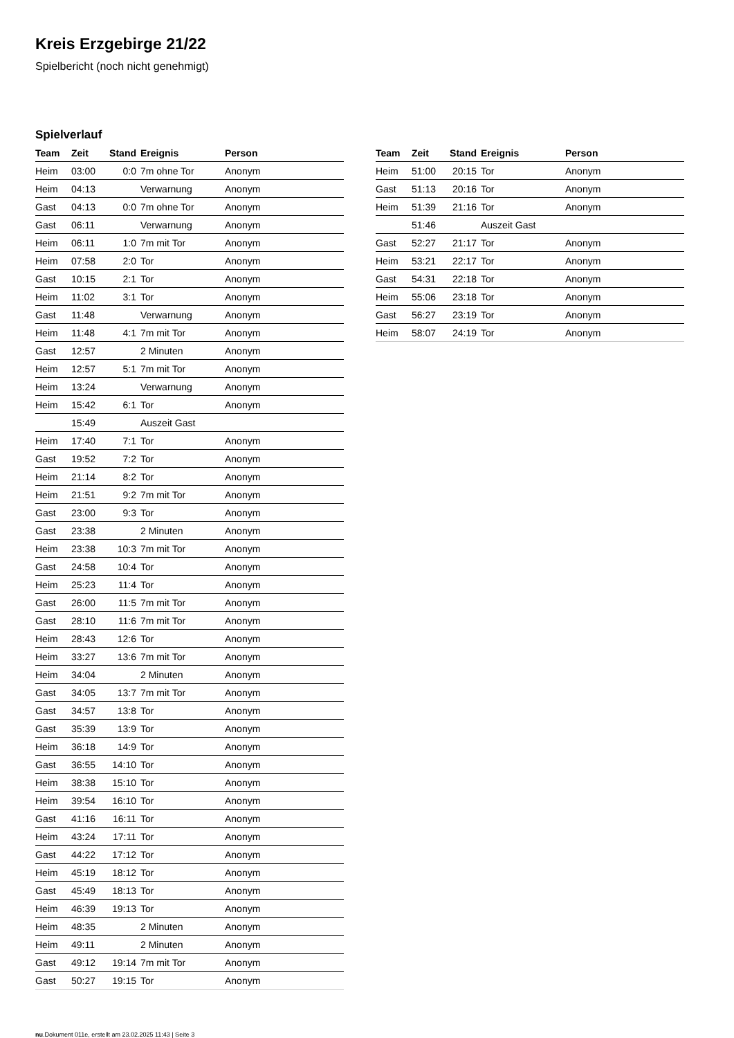Kreis Erzgebirge 21/22
Spielbericht (noch nicht genehmigt)
Spielverlauf
| Team | Zeit | Stand | Ereignis | Person |
| --- | --- | --- | --- | --- |
| Heim | 03:00 | 0:0 | 7m ohne Tor | Anonym |
| Heim | 04:13 | | Verwarnung | Anonym |
| Gast | 04:13 | 0:0 | 7m ohne Tor | Anonym |
| Gast | 06:11 | | Verwarnung | Anonym |
| Heim | 06:11 | 1:0 | 7m mit Tor | Anonym |
| Heim | 07:58 | 2:0 | Tor | Anonym |
| Gast | 10:15 | 2:1 | Tor | Anonym |
| Heim | 11:02 | 3:1 | Tor | Anonym |
| Gast | 11:48 | | Verwarnung | Anonym |
| Heim | 11:48 | 4:1 | 7m mit Tor | Anonym |
| Gast | 12:57 | | 2 Minuten | Anonym |
| Heim | 12:57 | 5:1 | 7m mit Tor | Anonym |
| Heim | 13:24 | | Verwarnung | Anonym |
| Heim | 15:42 | 6:1 | Tor | Anonym |
| | 15:49 | | Auszeit Gast | |
| Heim | 17:40 | 7:1 | Tor | Anonym |
| Gast | 19:52 | 7:2 | Tor | Anonym |
| Heim | 21:14 | 8:2 | Tor | Anonym |
| Heim | 21:51 | 9:2 | 7m mit Tor | Anonym |
| Gast | 23:00 | 9:3 | Tor | Anonym |
| Gast | 23:38 | | 2 Minuten | Anonym |
| Heim | 23:38 | 10:3 | 7m mit Tor | Anonym |
| Gast | 24:58 | 10:4 | Tor | Anonym |
| Heim | 25:23 | 11:4 | Tor | Anonym |
| Gast | 26:00 | 11:5 | 7m mit Tor | Anonym |
| Gast | 28:10 | 11:6 | 7m mit Tor | Anonym |
| Heim | 28:43 | 12:6 | Tor | Anonym |
| Heim | 33:27 | 13:6 | 7m mit Tor | Anonym |
| Heim | 34:04 | | 2 Minuten | Anonym |
| Gast | 34:05 | 13:7 | 7m mit Tor | Anonym |
| Gast | 34:57 | 13:8 | Tor | Anonym |
| Gast | 35:39 | 13:9 | Tor | Anonym |
| Heim | 36:18 | 14:9 | Tor | Anonym |
| Gast | 36:55 | 14:10 | Tor | Anonym |
| Heim | 38:38 | 15:10 | Tor | Anonym |
| Heim | 39:54 | 16:10 | Tor | Anonym |
| Gast | 41:16 | 16:11 | Tor | Anonym |
| Heim | 43:24 | 17:11 | Tor | Anonym |
| Gast | 44:22 | 17:12 | Tor | Anonym |
| Heim | 45:19 | 18:12 | Tor | Anonym |
| Gast | 45:49 | 18:13 | Tor | Anonym |
| Heim | 46:39 | 19:13 | Tor | Anonym |
| Heim | 48:35 | | 2 Minuten | Anonym |
| Heim | 49:11 | | 2 Minuten | Anonym |
| Gast | 49:12 | 19:14 | 7m mit Tor | Anonym |
| Gast | 50:27 | 19:15 | Tor | Anonym |
| Team | Zeit | Stand | Ereignis | Person |
| --- | --- | --- | --- | --- |
| Heim | 51:00 | 20:15 | Tor | Anonym |
| Gast | 51:13 | 20:16 | Tor | Anonym |
| Heim | 51:39 | 21:16 | Tor | Anonym |
| | 51:46 | | Auszeit Gast | |
| Gast | 52:27 | 21:17 | Tor | Anonym |
| Heim | 53:21 | 22:17 | Tor | Anonym |
| Gast | 54:31 | 22:18 | Tor | Anonym |
| Heim | 55:06 | 23:18 | Tor | Anonym |
| Gast | 56:27 | 23:19 | Tor | Anonym |
| Heim | 58:07 | 24:19 | Tor | Anonym |
nu.Dokument 011e, erstellt am 23.02.2025 11:43 | Seite 3